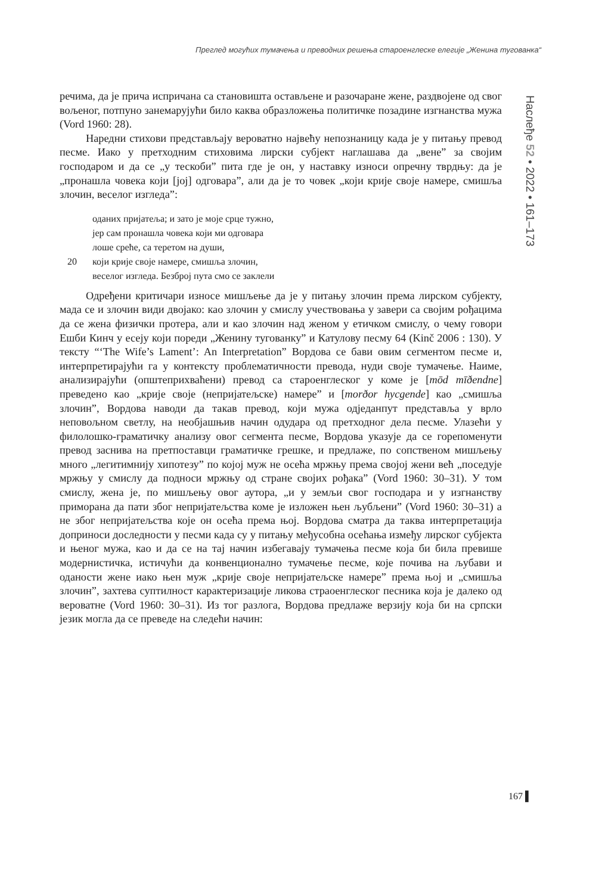Преглед могућих тумачења и преводних решења староенглеске елегије „Женина тугованка“
Наслеђе 52 • 2022 • 161–173
речима, да је прича испричана са становишта остављене и разочаране жене, раздвојене од свог вољеног, потпуно занемарујући било каква образложења политичке позадине изгнанства мужа (Vord 1960: 28).
Наредни стихови представљају вероватно највећу непознаницу када је у питању превод песме. Иако у претходним стиховима лирски субјект наглашава да „вене” за својим господаром и да се „у тескоби” пита где је он, у наставку износи опречну тврдњу: да је „пронашла човека који [јој] одговара”, али да је то човек „који крије своје намере, смишља злочин, веселог изгледа”:
оданих пријатеља; и зато је моје срце тужно,
јер сам пронашла човека који ми одговара
лоше среће, са теретом на души,
20 који крије своје намере, смишља злочин,
веселог изгледа. Безброј пута смо се заклели
Одређени критичари износе мишљење да је у питању злочин према лирском субјекту, мада се и злочин види двојако: као злочин у смислу учествовања у завери са својим рођацима да се жена физички протера, али и као злочин над женом у етичком смислу, о чему говори Ешби Кинч у есеју који пореди „Женину тугованку” и Катулову песму 64 (Kinč 2006 : 130). У тексту “‘The Wife’s Lament’: An Interpretation” Вордова се бави овим сегментом песме и, интерпретирајући га у контексту проблематичности превода, нуди своје тумачење. Наиме, анализирајући (општеприхваћени) превод са староенглеског у коме је [mōd mīðendne] преведено као „крије своје (непријатељске) намере” и [morðor hycgende] као „смишља злочин”, Вордова наводи да такав превод, који мужа одједанпут представља у врло неповољном светлу, на необјашњив начин одудара од претходног дела песме. Улазећи у филолошко-граматичку анализу овог сегмента песме, Вордова указује да се горепоменути превод заснива на претпоставци граматичке грешке, и предлаже, по сопственом мишљењу много „легитимнију хипотезу” по којој муж не осећа мржњу према својој жени већ „поседује мржњу у смислу да подноси мржњу од стране својих рођака” (Vord 1960: 30–31). У том смислу, жена је, по мишљењу овог аутора, „и у земљи свог господара и у изгнанству приморана да пати због непријатељства коме је изложен њен љубљени” (Vord 1960: 30–31) а не због непријатељства које он осећа према њој. Вордова сматра да таква интерпретација доприноси доследности у песми када су у питању међусобна осећања између лирског субјекта и њеног мужа, као и да се на тај начин избегавају тумачења песме која би била превише модернистичка, истичући да конвенционално тумачење песме, које почива на љубави и оданости жене иако њен муж „крије своје непријатељске намере” према њој и „смишља злочин”, захтева суптилност карактеризације ликова страоенглеског песника која је далеко од вероватне (Vord 1960: 30–31). Из тог разлога, Вордова предлаже верзију која би на српски језик могла да се преведе на следећи начин:
167 ▌